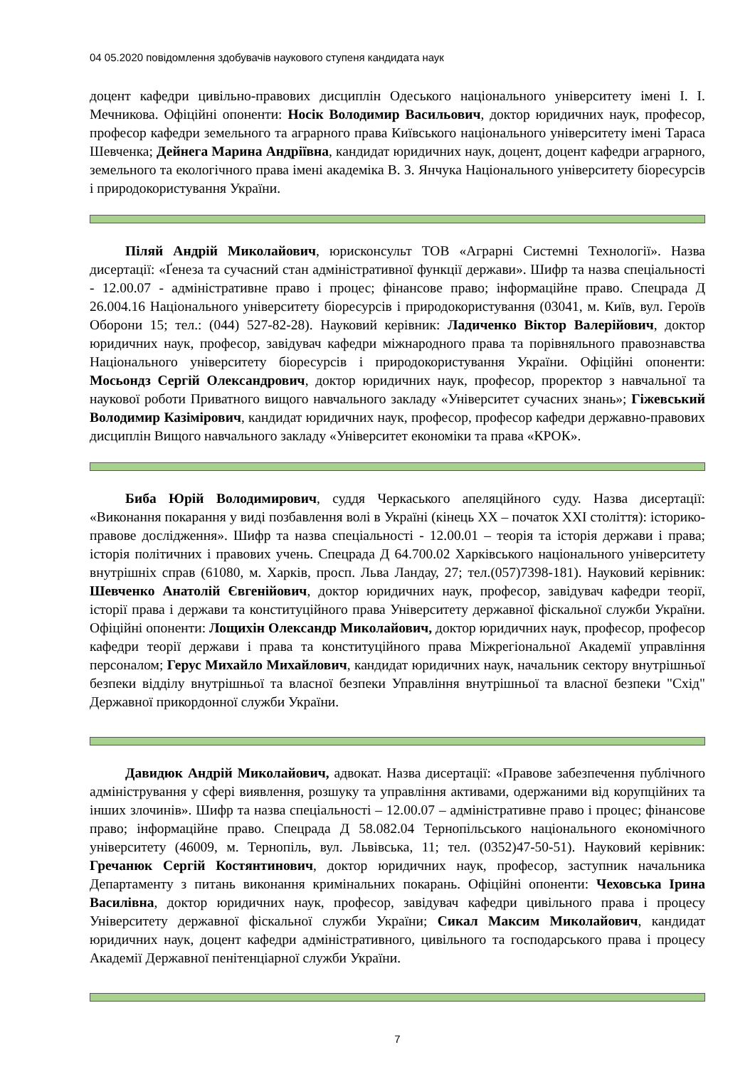04 05.2020 повідомлення здобувачів наукового ступеня кандидата наук
доцент кафедри цивільно-правових дисциплін Одеського національного університету імені І. І. Мечникова. Офіційні опоненти: Носік Володимир Васильович, доктор юридичних наук, професор, професор кафедри земельного та аграрного права Київського національного університету імені Тараса Шевченка; Дейнега Марина Андріївна, кандидат юридичних наук, доцент, доцент кафедри аграрного, земельного та екологічного права імені академіка В. З. Янчука Національного університету біоресурсів і природокористування України.
Піляй Андрій Миколайович, юрисконсульт ТОВ «Аграрні Системні Технології». Назва дисертації: «Ґенеза та сучасний стан адміністративної функції держави». Шифр та назва спеціальності - 12.00.07 - адміністративне право і процес; фінансове право; інформаційне право. Спецрада Д 26.004.16 Національного університету біоресурсів і природокористування (03041, м. Київ, вул. Героїв Оборони 15; тел.: (044) 527-82-28). Науковий керівник: Ладиченко Віктор Валерійович, доктор юридичних наук, професор, завідувач кафедри міжнародного права та порівняльного правознавства Національного університету біоресурсів і природокористування України. Офіційні опоненти: Мосьондз Сергій Олександрович, доктор юридичних наук, професор, проректор з навчальної та наукової роботи Приватного вищого навчального закладу «Університет сучасних знань»; Гіжевський Володимир Казімірович, кандидат юридичних наук, професор, професор кафедри державно-правових дисциплін Вищого навчального закладу «Університет економіки та права «КРОК».
Биба Юрій Володимирович, суддя Черкаського апеляційного суду. Назва дисертації: «Виконання покарання у виді позбавлення волі в Україні (кінець ХХ – початок ХХІ століття): історико-правове дослідження». Шифр та назва спеціальності - 12.00.01 – теорія та історія держави і права; історія політичних і правових учень. Спецрада Д 64.700.02 Харківського національного університету внутрішніх справ (61080, м. Харків, просп. Льва Ландау, 27; тел.(057)7398-181). Науковий керівник: Шевченко Анатолій Євгенійович, доктор юридичних наук, професор, завідувач кафедри теорії, історії права і держави та конституційного права Університету державної фіскальної служби України. Офіційні опоненти: Лощихін Олександр Миколайович, доктор юридичних наук, професор, професор кафедри теорії держави і права та конституційного права Міжрегіональної Академії управління персоналом; Герус Михайло Михайлович, кандидат юридичних наук, начальник сектору внутрішньої безпеки відділу внутрішньої та власної безпеки Управління внутрішньої та власної безпеки "Схід" Державної прикордонної служби України.
Давидюк Андрій Миколайович, адвокат. Назва дисертації: «Правове забезпечення публічного адміністрування у сфері виявлення, розшуку та управління активами, одержаними від корупційних та інших злочинів». Шифр та назва спеціальності – 12.00.07 – адміністративне право і процес; фінансове право; інформаційне право. Спецрада Д 58.082.04 Тернопільського національного економічного університету (46009, м. Тернопіль, вул. Львівська, 11; тел. (0352)47-50-51). Науковий керівник: Гречанюк Сергій Костянтинович, доктор юридичних наук, професор, заступник начальника Департаменту з питань виконання кримінальних покарань. Офіційні опоненти: Чеховська Ірина Василівна, доктор юридичних наук, професор, завідувач кафедри цивільного права і процесу Університету державної фіскальної служби України; Сикал Максим Миколайович, кандидат юридичних наук, доцент кафедри адміністративного, цивільного та господарського права і процесу Академії Державної пенітенціарної служби України.
7